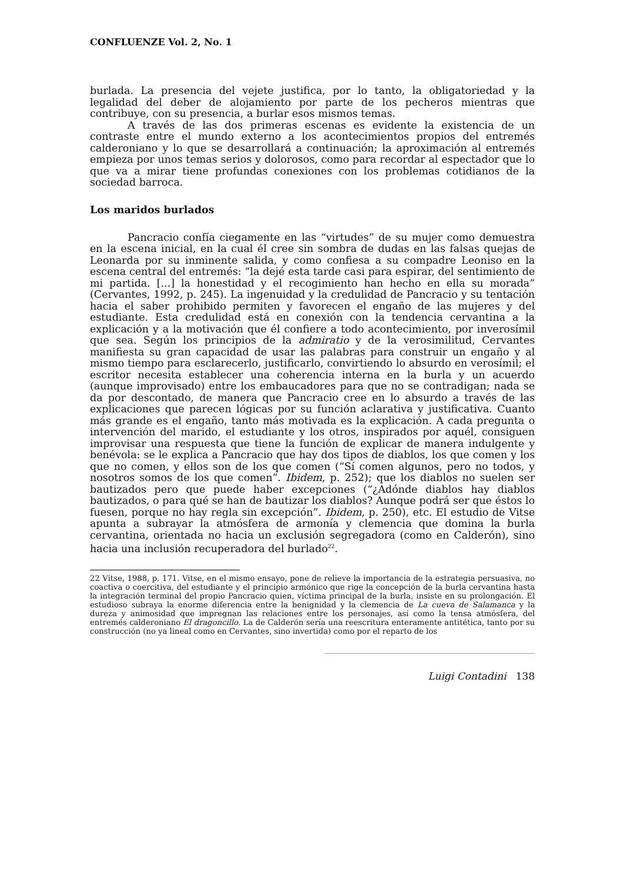CONFLUENZE Vol. 2, No. 1
burlada. La presencia del vejete justifica, por lo tanto, la obligatoriedad y la legalidad del deber de alojamiento por parte de los pecheros mientras que contribuye, con su presencia, a burlar esos mismos temas.
A través de las dos primeras escenas es evidente la existencia de un contraste entre el mundo externo a los acontecimientos propios del entremés calderoniano y lo que se desarrollará a continuación; la aproximación al entremés empieza por unos temas serios y dolorosos, como para recordar al espectador que lo que va a mirar tiene profundas conexiones con los problemas cotidianos de la sociedad barroca.
Los maridos burlados
Pancracio confía ciegamente en las “virtudes” de su mujer como demuestra en la escena inicial, en la cual él cree sin sombra de dudas en las falsas quejas de Leonarda por su inminente salida, y como confiesa a su compadre Leoniso en la escena central del entremés: “la dejé esta tarde casi para espirar, del sentimiento de mi partida. [...] la honestidad y el recogimiento han hecho en ella su morada” (Cervantes, 1992, p. 245). La ingenuidad y la credulidad de Pancracio y su tentación hacia el saber prohibido permiten y favorecen el engaño de las mujeres y del estudiante. Esta credulidad está en conexión con la tendencia cervantina a la explicación y a la motivación que él confiere a todo acontecimiento, por inverosímil que sea. Según los principios de la admiratio y de la verosimilitud, Cervantes manifiesta su gran capacidad de usar las palabras para construir un engaño y al mismo tiempo para esclarecerlo, justificarlo, convirtiendo lo absurdo en verosímil; el escritor necesita establecer una coherencia interna en la burla y un acuerdo (aunque improvisado) entre los embaucadores para que no se contradigan; nada se da por descontado, de manera que Pancracio cree en lo absurdo a través de las explicaciones que parecen lógicas por su función aclarativa y justificativa. Cuanto más grande es el engaño, tanto más motivada es la explicación. A cada pregunta o intervención del marido, el estudiante y los otros, inspirados por aquél, consiguen improvisar una respuesta que tiene la función de explicar de manera indulgente y benévola: se le explica a Pancracio que hay dos tipos de diablos, los que comen y los que no comen, y ellos son de los que comen (“Sí comen algunos, pero no todos, y nosotros somos de los que comen”. Ibidem, p. 252); que los diablos no suelen ser bautizados pero que puede haber excepciones (“¿Adónde diablos hay diablos bautizados, o para qué se han de bautizar los diablos? Aunque podrá ser que éstos lo fuesen, porque no hay regla sin excepción”. Ibidem, p. 250), etc. El estudio de Vitse apunta a subrayar la atmósfera de armonía y clemencia que domina la burla cervantina, orientada no hacia un exclusión segregadora (como en Calderón), sino hacia una inclusión recuperadora del burlado<sup>22</sup>.
22 Vitse, 1988, p. 171. Vitse, en el mismo ensayo, pone de relieve la importancia de la estrategia persuasiva, no coactiva o coercitiva, del estudiante y el principio armónico que rige la concepción de la burla cervantina hasta la integración terminal del propio Pancracio quien, víctima principal de la burla, insiste en su prolongación. El estudioso subraya la enorme diferencia entre la benignidad y la clemencia de La cueva de Salamanca y la dureza y animosidad que impregnan las relaciones entre los personajes, así como la tensa atmósfera, del entremés calderoniano El dragoncillo. La de Calderón sería una reescritura enteramente antitética, tanto por su construcción (no ya lineal como en Cervantes, sino invertida) como por el reparto de los
Luigi Contadini 138